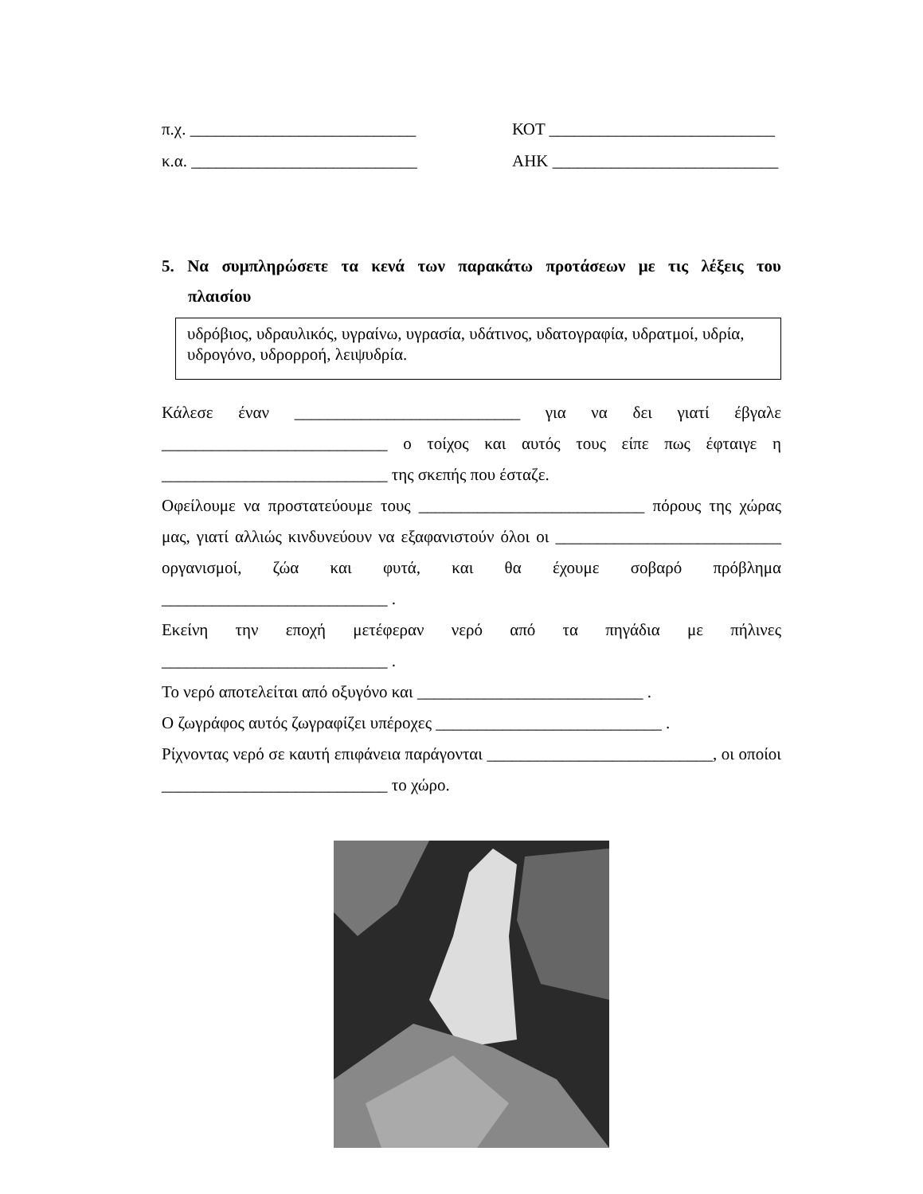π.χ. ___________________________ ΚΟΤ ___________________________
κ.α. ___________________________ ΑΗΚ ___________________________
5. Να συμπληρώσετε τα κενά των παρακάτω προτάσεων με τις λέξεις του πλαισίου
υδρόβιος, υδραυλικός, υγραίνω, υγρασία, υδάτινος, υδατογραφία, υδρατμοί, υδρία, υδρογόνο, υδρορροή, λειψυδρία.
Κάλεσε έναν ___________________________ για να δει γιατί έβγαλε ___________________________ ο τοίχος και αυτός τους είπε πως έφταιγε η ___________________________ της σκεπής που έσταζε.
Οφείλουμε να προστατεύουμε τους ___________________________ πόρους της χώρας μας, γιατί αλλιώς κινδυνεύουν να εξαφανιστούν όλοι οι ___________________________ οργανισμοί, ζώα και φυτά, και θα έχουμε σοβαρό πρόβλημα ___________________________ .
Εκείνη την εποχή μετέφεραν νερό από τα πηγάδια με πήλινες ___________________________ .
Το νερό αποτελείται από οξυγόνο και ___________________________ .
Ο ζωγράφος αυτός ζωγραφίζει υπέροχες ___________________________ .
Ρίχνοντας νερό σε καυτή επιφάνεια παράγονται ___________________________, οι οποίοι ___________________________ το χώρο.